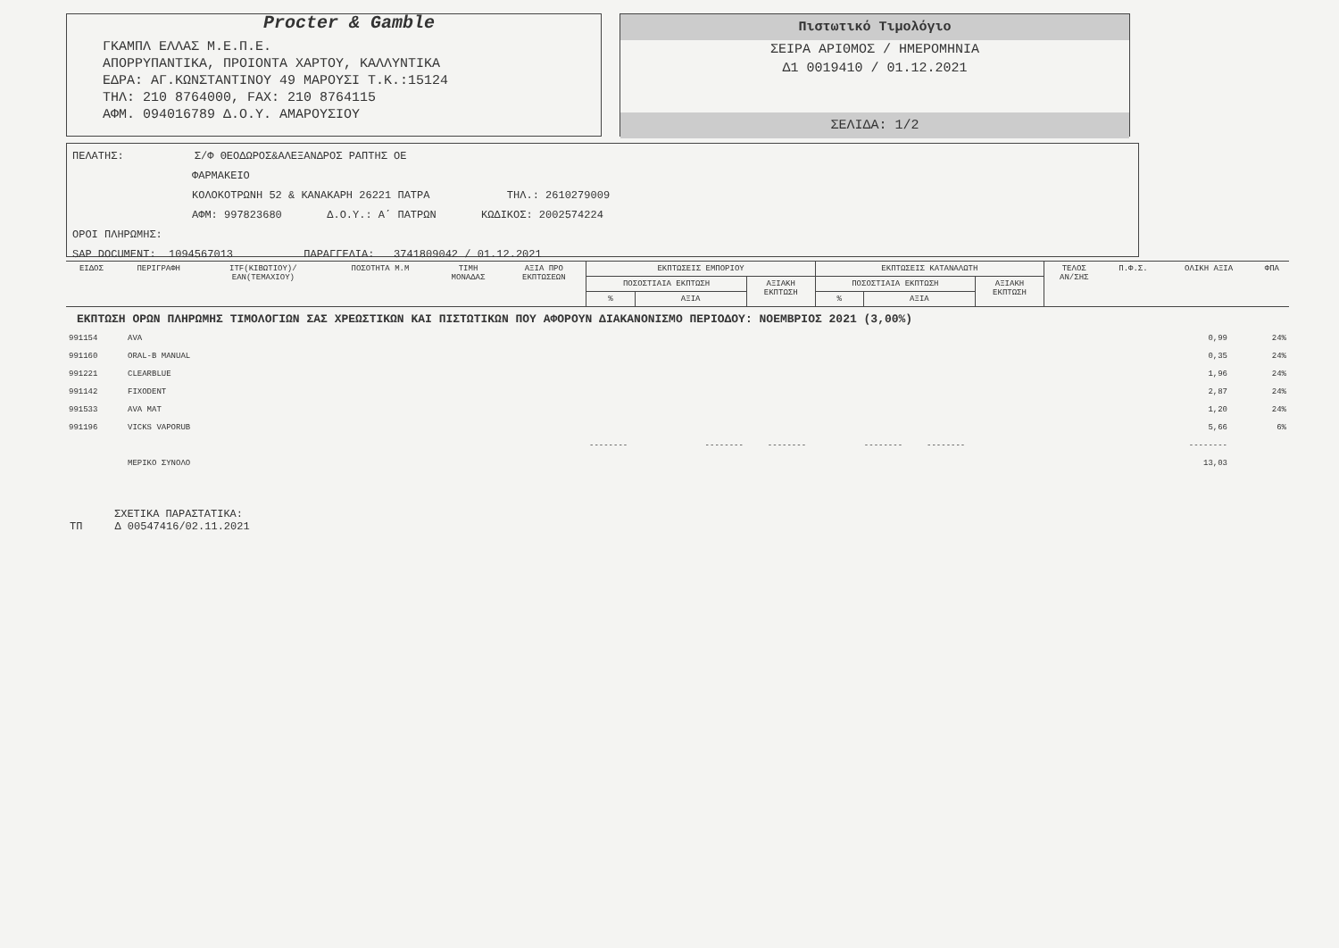Procter & Gamble
ΓΚΑΜΠΛ ΕΛΛΑΣ Μ.Ε.Π.Ε.
ΑΠΟΡΡΥΠΑΝΤΙΚΑ, ΠΡΟΙΟΝΤΑ ΧΑΡΤΟΥ, ΚΑΛΛΥΝΤΙΚΑ
ΕΔΡΑ: ΑΓ.ΚΩΝΣΤΑΝΤΙΝΟΥ 49 ΜΑΡΟΥΣΙ Τ.Κ.:15124
ΤΗΛ: 210 8764000, FAX: 210 8764115
ΑΦΜ. 094016789 Δ.Ο.Υ. ΑΜΑΡΟΥΣΙΟΥ
Πιστωτικό Τιμολόγιο
ΣΕΙΡΑ ΑΡΙΘΜΟΣ / ΗΜΕΡΟΜΗΝΙΑ
Δ1 0019410 / 01.12.2021
ΣΕΛΙΔΑ: 1/2
ΠΕΛΑΤΗΣ: Σ/Φ ΘΕΟΔΩΡΟΣ&ΑΛΕΞΑΝΔΡΟΣ ΡΑΠΤΗΣ ΟΕ
ΦΑΡΜΑΚΕΙΟ
ΚΟΛΟΚΟΤΡΩΝΗ 52 & ΚΑΝΑΚΑΡΗ 26221 ΠΑΤΡΑ ΤΗΛ.: 2610279009
ΑΦΜ: 997823680 Δ.Ο.Υ.: Α΄ ΠΑΤΡΩΝ ΚΩΔΙΚΟΣ: 2002574224
ΟΡΟΙ ΠΛΗΡΩΜΗΣ:
SAP DOCUMENT: 1094567013 ΠΑΡΑΓΓΕΛΙΑ: 3741809042 / 01.12.2021
| ΕΙΔΟΣ | ΠΕΡΙΓΡΑΦΗ | ITF(ΚΙΒΩΤΙΟΥ)/ EAN(ΤΕΜΑΧΙΟΥ) | ΠΟΣΟΤΗΤΑ Μ.Μ | ΤΙΜΗ ΜΟΝΑΔΑΣ | ΑΞΙΑ ΠΡΟ ΕΚΠΤΩΣΕΩΝ | ΕΚΠΤΩΣΕΙΣ ΕΜΠΟΡΙΟΥ | | | ΕΚΠΤΩΣΕΙΣ ΚΑΤΑΝΑΛΩΤΗ | | | ΤΕΛΟΣ ΑΝ/ΣΗΣ | Π.Φ.Σ. | ΟΛΙΚΗ ΑΞΙΑ | ΦΠΑ |
| --- | --- | --- | --- | --- | --- | --- | --- | --- | --- | --- | --- | --- | --- | --- | --- |
| | | | | | | ΠΟΣΟΣΤΙΑΙΑ ΕΚΠΤΩΣΗ | | ΑΞΙΑΚΗ ΕΚΠΤΩΣΗ | ΠΟΣΟΣΤΙΑΙΑ ΕΚΠΤΩΣΗ | | ΑΞΙΑΚΗ ΕΚΠΤΩΣΗ | | | | |
| | | | | | | % | ΑΞΙΑ | | % | ΑΞΙΑ | | | | | |
ΕΚΠΤΩΣΗ ΟΡΩΝ ΠΛΗΡΩΜΗΣ ΤΙΜΟΛΟΓΙΩΝ ΣΑΣ ΧΡΕΩΣΤΙΚΩΝ ΚΑΙ ΠΙΣΤΩΤΙΚΩΝ ΠΟΥ ΑΦΟΡΟΥΝ ΔΙΑΚΑΝΟΝΙΣΜΟ ΠΕΡΙΟΔΟΥ: ΝΟΕΜΒΡΙΟΣ 2021 (3,00%)
| 991154 | AVA | 0,99 | 24% |
| 991160 | ORAL-B MANUAL | 0,35 | 24% |
| 991221 | CLEARBLUE | 1,96 | 24% |
| 991142 | FIXODENT | 2,87 | 24% |
| 991533 | AVA MAT | 1,20 | 24% |
| 991196 | VICKS VAPORUB | 5,66 | 6% |
| | -------- -------- -------- -------- -------- | -------- | |
| | ΜΕΡΙΚΟ ΣΥΝΟΛΟ | 13,03 | |
ΣΧΕΤΙΚΑ ΠΑΡΑΣΤΑΤΙΚΑ:
ΤΠ Δ 00547416/02.11.2021